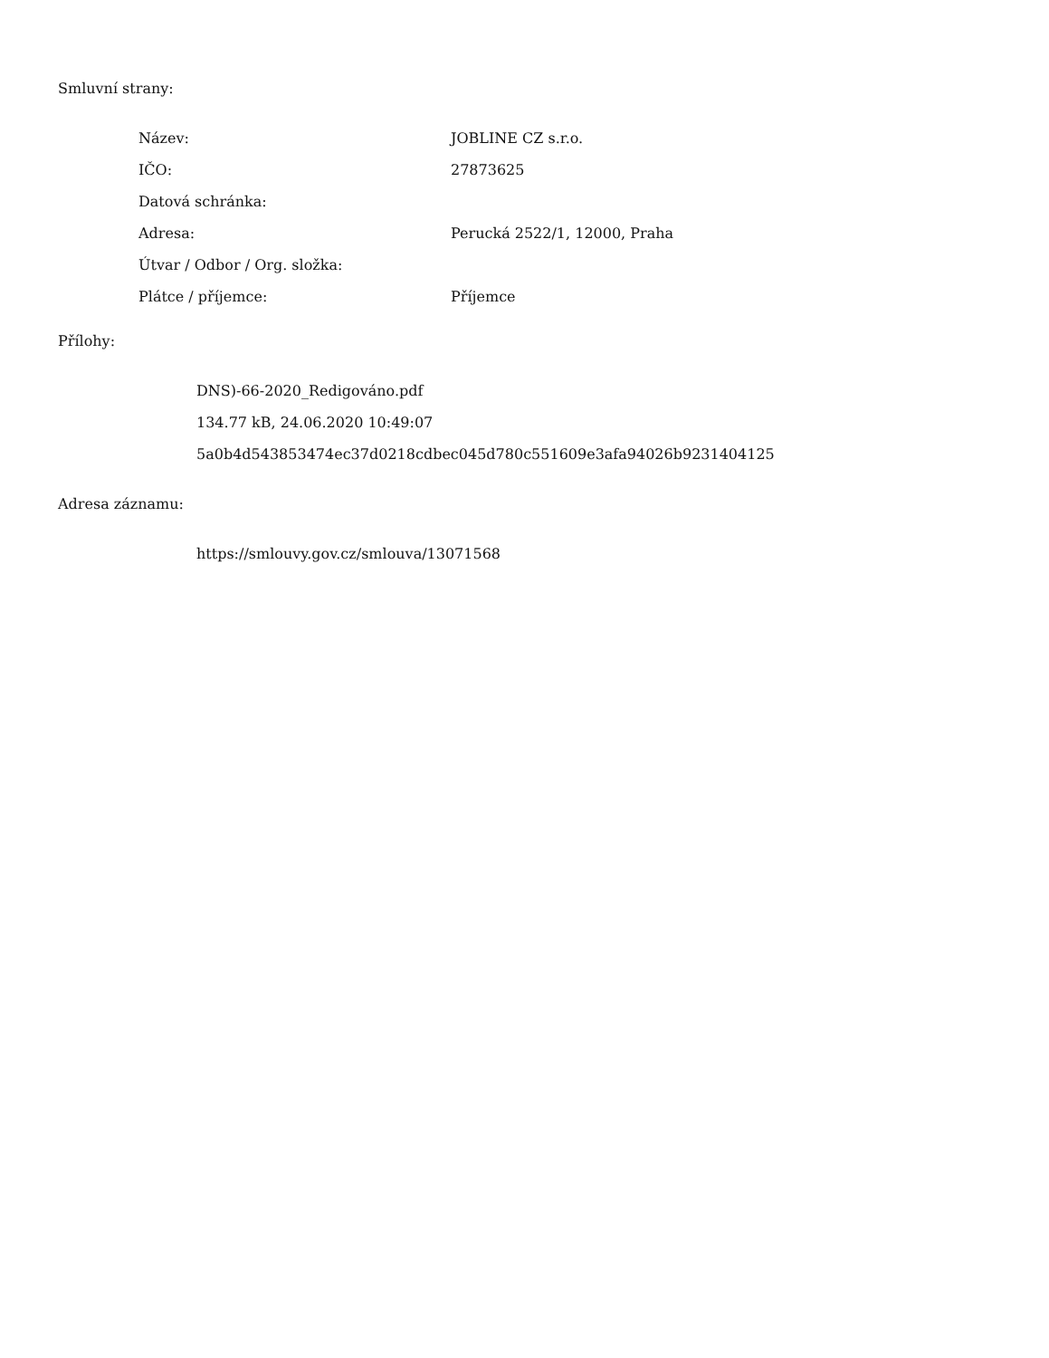Smluvní strany:
| Název: | JOBLINE CZ s.r.o. |
| IČO: | 27873625 |
| Datová schránka: | |
| Adresa: | Perucká 2522/1, 12000, Praha |
| Útvar / Odbor / Org. složka: | |
| Plátce / příjemce: | Příjemce |
Přílohy:
DNS)-66-2020_Redigováno.pdf
134.77 kB, 24.06.2020 10:49:07
5a0b4d543853474ec37d0218cdbec045d780c551609e3afa94026b9231404125
Adresa záznamu:
https://smlouvy.gov.cz/smlouva/13071568